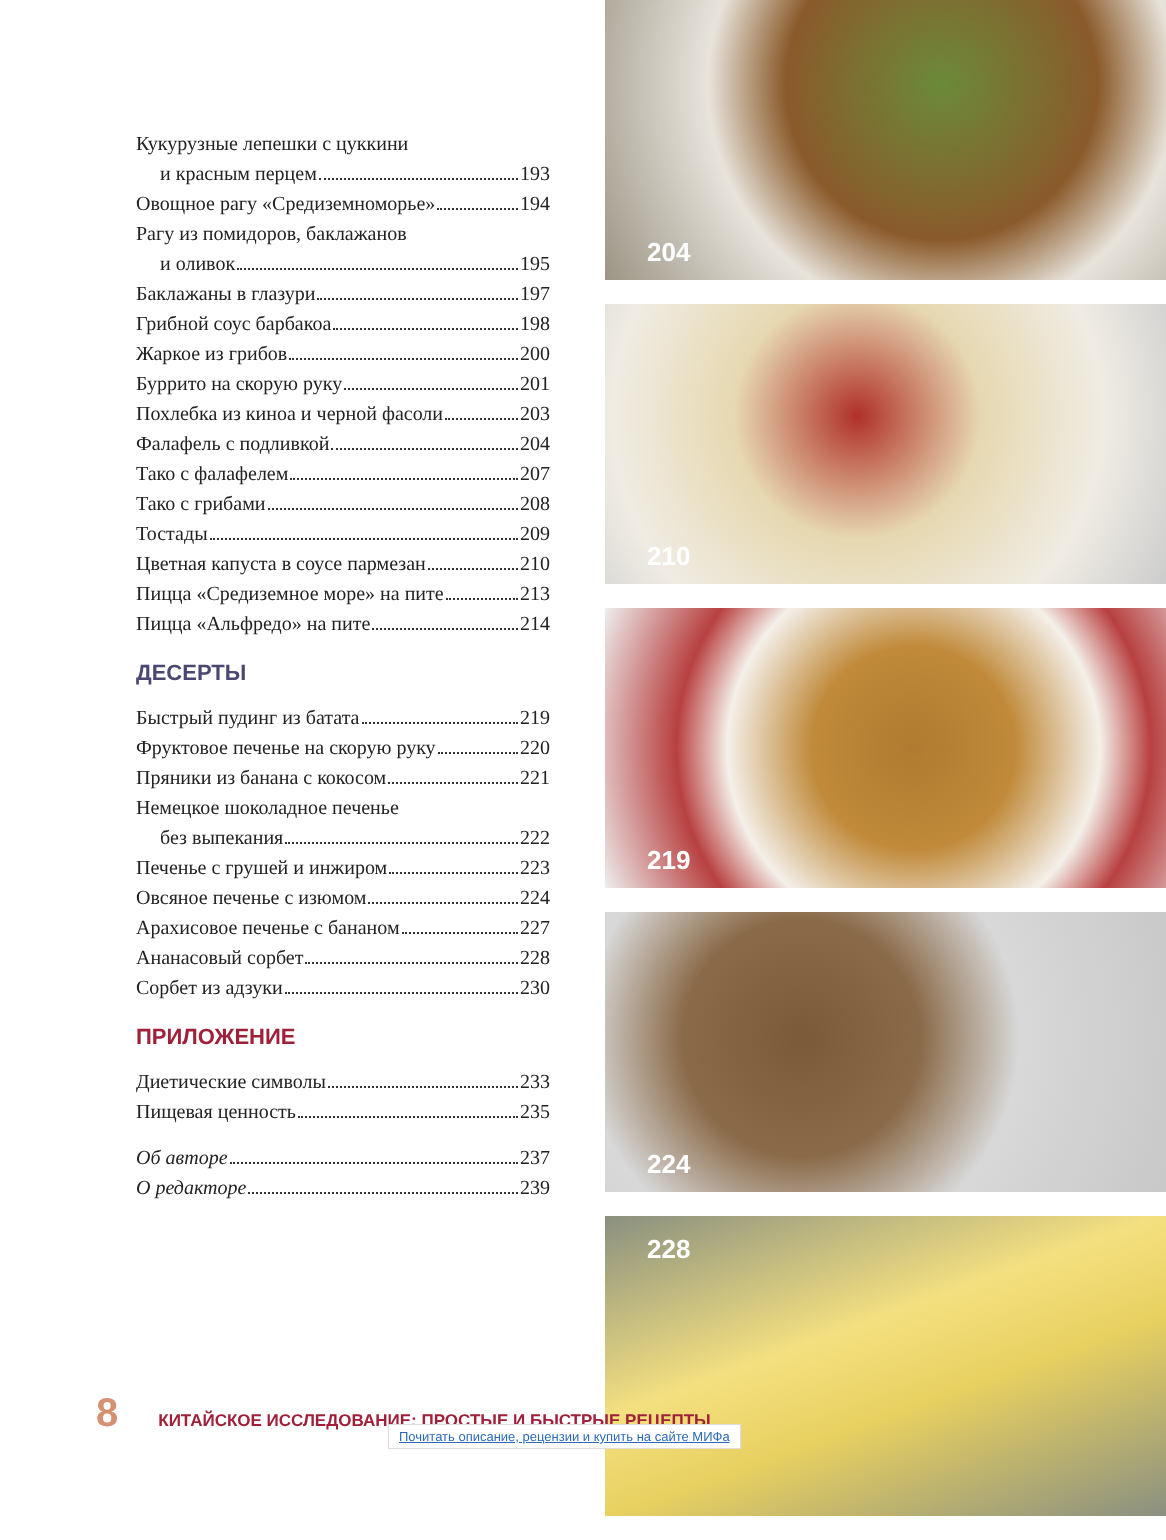Кукурузные лепешки с цуккини
и красным перцем 193
Овощное рагу «Средиземноморье» 194
Рагу из помидоров, баклажанов
и оливок 195
Баклажаны в глазури 197
Грибной соус барбакоа 198
Жаркое из грибов 200
Буррито на скорую руку 201
Похлебка из киноа и черной фасоли 203
Фалафель с подливкой 204
Тако с фалафелем 207
Тако с грибами 208
Тостады 209
Цветная капуста в соусе пармезан 210
Пицца «Средиземное море» на пите 213
Пицца «Альфредо» на пите 214
ДЕСЕРТЫ
Быстрый пудинг из батата 219
Фруктовое печенье на скорую руку 220
Пряники из банана с кокосом 221
Немецкое шоколадное печенье
без выпекания 222
Печенье с грушей и инжиром 223
Овсяное печенье с изюмом 224
Арахисовое печенье с бананом 227
Ананасовый сорбет 228
Сорбет из адзуки 230
ПРИЛОЖЕНИЕ
Диетические символы 233
Пищевая ценность 235
Об авторе 237
О редакторе 239
204
210
219
224
228
8 КИТАЙСКОЕ ИССЛЕДОВАНИЕ: ПРОСТЫЕ И БЫСТРЫЕ РЕЦЕПТЫ
Почитать описание, рецензии и купить на сайте МИФа